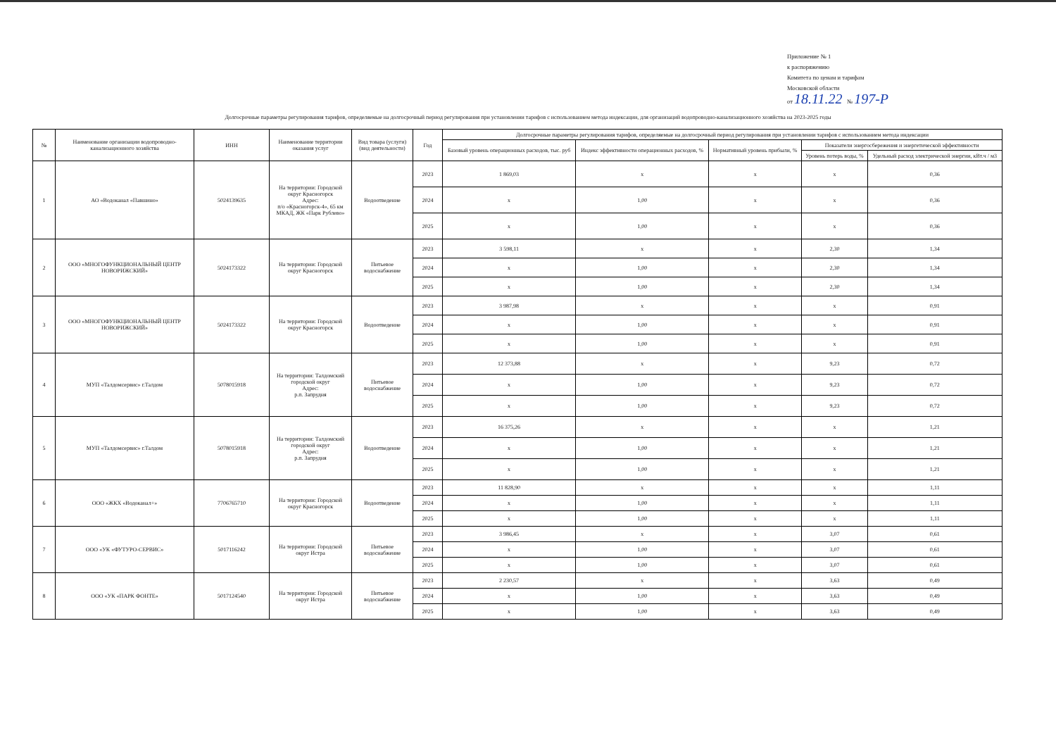Приложение № 1
к распоряжению
Комитета по ценам и тарифам
Московской области
от 18.11.22 № 197-Р
Долгосрочные параметры регулирования тарифов, определяемые на долгосрочный период регулирования при установлении тарифов с использованием метода индексации, для организаций водопроводно-канализационного хозяйства на 2023-2025 годы
| № | Наименование организации водопроводно-канализационного хозяйства | ИНН | Наименование территории оказания услуг | Вид товара (услуги) (вид деятельности) | Год | Долгосрочные параметры регулирования тарифов, определяемые на долгосрочный период регулирования при установлении тарифов с использованием метода индексации | | | | |
| --- | --- | --- | --- | --- | --- | --- | --- | --- | --- | --- |
| | | | | | | Базовый уровень операционных расходов, тыс. руб | Индекс эффективности операционных расходов, % | Нормативный уровень прибыли, % | Показатели энергосбережения и энергетической эффективности | |
| | | | | | | | | | Уровень потерь воды, % | Удельный расход электрической энергии, кВт.ч / м3 |
| 1 | АО «Водоканал «Павшино» | 5024139635 | На территории: Городской округ Красногорск Адрес: п/о «Красногорск-4», 65 км МКАД, ЖК «Парк Рублево» | Водоотведение | 2023 | 1 869,03 | x | x | x | 0,36 |
| | | | | | 2024 | x | 1,00 | x | x | 0,36 |
| | | | | | 2025 | x | 1,00 | x | x | 0,36 |
| 2 | ООО «МНОГОФУНКЦИОНАЛЬНЫЙ ЦЕНТР НОВОРИЖСКИЙ» | 5024173322 | На территории: Городской округ Красногорск | Питьевое водоснабжение | 2023 | 3 598,11 | x | x | 2,30 | 1,34 |
| | | | | | 2024 | x | 1,00 | x | 2,30 | 1,34 |
| | | | | | 2025 | x | 1,00 | x | 2,30 | 1,34 |
| 3 | ООО «МНОГОФУНКЦИОНАЛЬНЫЙ ЦЕНТР НОВОРИЖСКИЙ» | 5024173322 | На территории: Городской округ Красногорск | Водоотведение | 2023 | 3 987,98 | x | x | x | 0,91 |
| | | | | | 2024 | x | 1,00 | x | x | 0,91 |
| | | | | | 2025 | x | 1,00 | x | x | 0,91 |
| 4 | МУП «Талдомсервис» г.Талдом | 5078015918 | На территории: Талдомский городской округ Адрес: р.п. Запрудня | Питьевое водоснабжение | 2023 | 12 373,88 | x | x | 9,23 | 0,72 |
| | | | | | 2024 | x | 1,00 | x | 9,23 | 0,72 |
| | | | | | 2025 | x | 1,00 | x | 9,23 | 0,72 |
| 5 | МУП «Талдомсервис» г.Талдом | 5078015918 | На территории: Талдомский городской округ Адрес: р.п. Запрудня | Водоотведение | 2023 | 16 375,26 | x | x | x | 1,21 |
| | | | | | 2024 | x | 1,00 | x | x | 1,21 |
| | | | | | 2025 | x | 1,00 | x | x | 1,21 |
| 6 | ООО «ЖКХ «Водоканал+» | 7706765710 | На территории: Городской округ Красногорск | Водоотведение | 2023 | 11 828,90 | x | x | x | 1,11 |
| | | | | | 2024 | x | 1,00 | x | x | 1,11 |
| | | | | | 2025 | x | 1,00 | x | x | 1,11 |
| 7 | ООО «УК «ФУТУРО-СЕРВИС» | 5017116242 | На территории: Городской округ Истра | Питьевое водоснабжение | 2023 | 3 986,45 | x | x | 3,07 | 0,61 |
| | | | | | 2024 | x | 1,00 | x | 3,07 | 0,61 |
| | | | | | 2025 | x | 1,00 | x | 3,07 | 0,61 |
| 8 | ООО «УК «ПАРК ФОНТЕ» | 5017124540 | На территории: Городской округ Истра | Питьевое водоснабжение | 2023 | 2 230,57 | x | x | 3,63 | 0,49 |
| | | | | | 2024 | x | 1,00 | x | 3,63 | 0,49 |
| | | | | | 2025 | x | 1,00 | x | 3,63 | 0,49 |